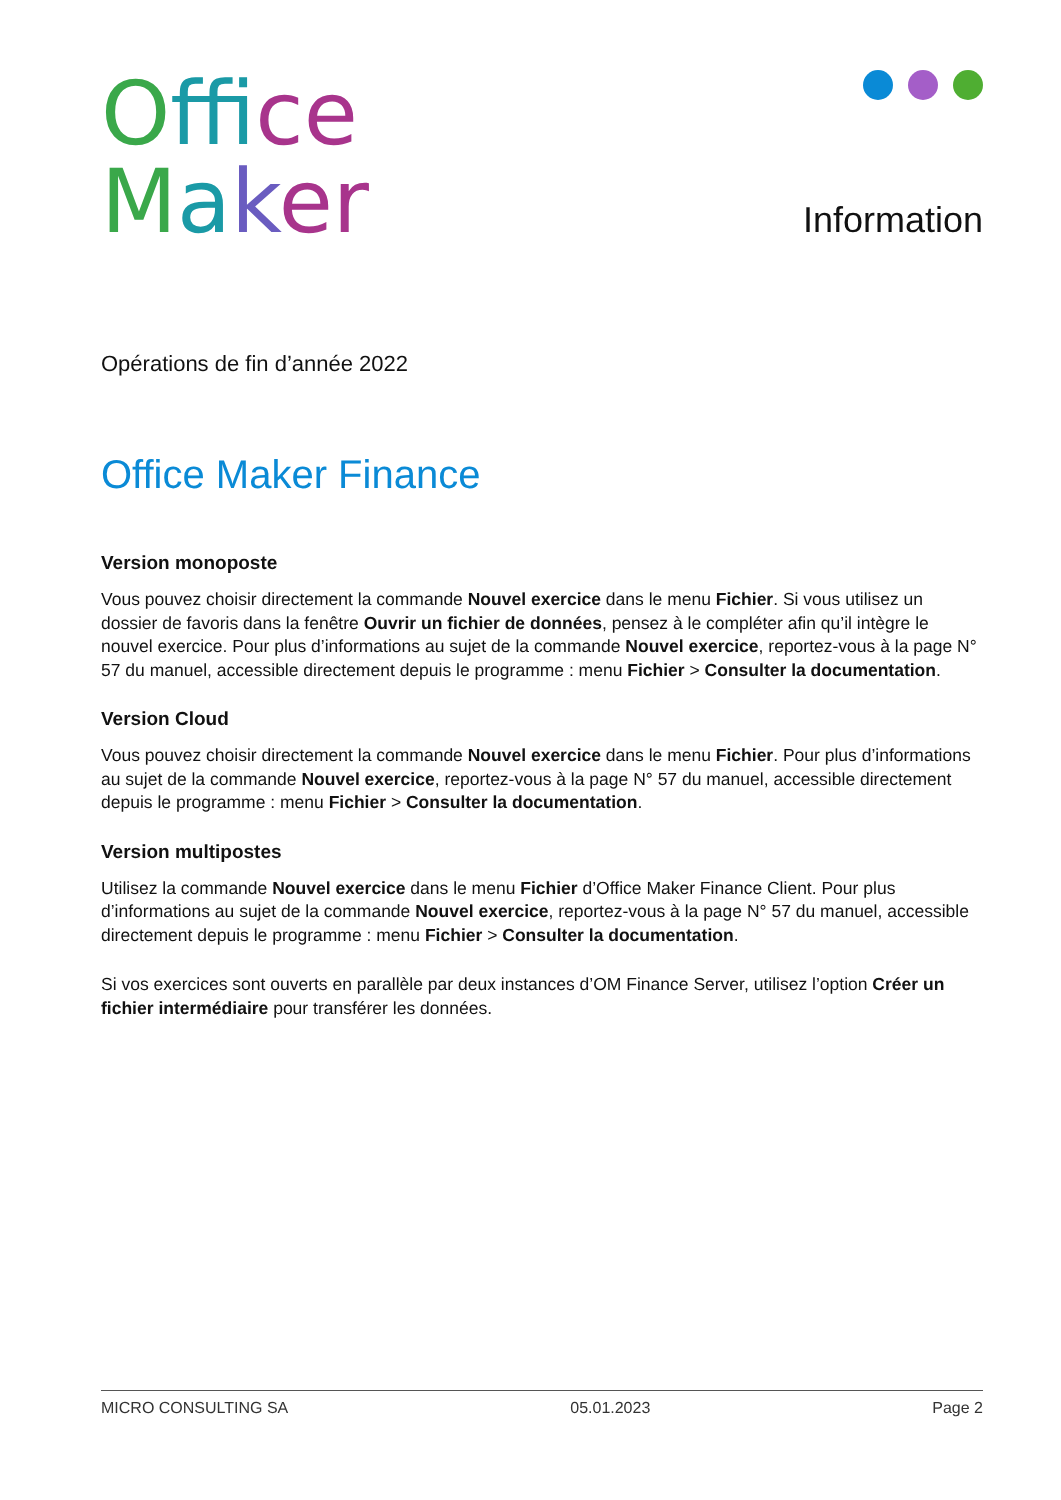Off ice
Maker
Information
Opérations de fin d’année 2022
Office Maker Finance
Version monoposte
Vous pouvez choisir directement la commande Nouvel exercice dans le menu Fichier. Si vous utilisez un dossier de favoris dans la fenêtre Ouvrir un fichier de données, pensez à le compléter afin qu’il intègre le nouvel exercice. Pour plus d’informations au sujet de la commande Nouvel exercice, reportez-vous à la page N° 57 du manuel, accessible directement depuis le programme : menu Fichier > Consulter la documentation.
Version Cloud
Vous pouvez choisir directement la commande Nouvel exercice dans le menu Fichier. Pour plus d’informations au sujet de la commande Nouvel exercice, reportez-vous à la page N° 57 du manuel, accessible directement depuis le programme : menu Fichier > Consulter la documentation.
Version multipostes
Utilisez la commande Nouvel exercice dans le menu Fichier d’Office Maker Finance Client. Pour plus d’informations au sujet de la commande Nouvel exercice, reportez-vous à la page N° 57 du manuel, accessible directement depuis le programme : menu Fichier > Consulter la documentation.
Si vos exercices sont ouverts en parallèle par deux instances d’OM Finance Server, utilisez l’option Créer un fichier intermédiaire pour transférer les données.
MICRO CONSULTING SA 05.01.2023 Page 2